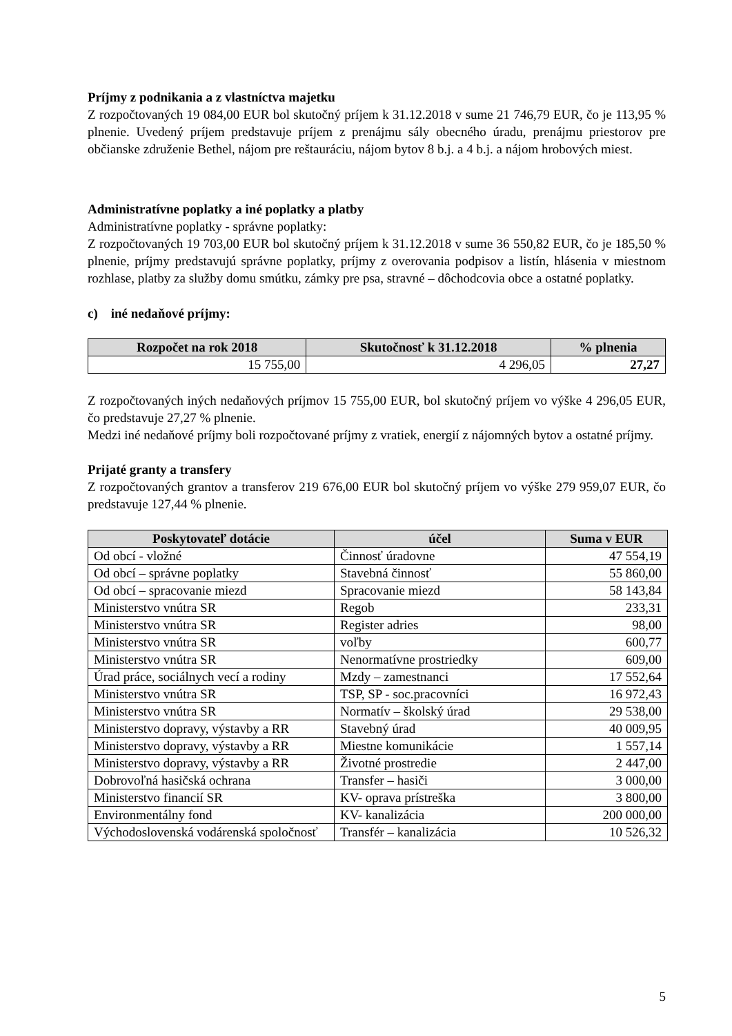Príjmy z podnikania a z vlastníctva majetku
Z rozpočtovaných 19 084,00 EUR bol skutočný príjem k 31.12.2018 v sume 21 746,79 EUR, čo je 113,95 % plnenie. Uvedený príjem predstavuje príjem z prenájmu sály obecného úradu, prenájmu priestorov pre občianske združenie Bethel, nájom pre reštauráciu, nájom bytov 8 b.j. a 4 b.j. a nájom hrobových miest.
Administratívne poplatky a iné poplatky a platby
Administratívne poplatky - správne poplatky:
Z rozpočtovaných 19 703,00 EUR bol skutočný príjem k 31.12.2018 v sume 36 550,82 EUR, čo je 185,50 % plnenie, príjmy predstavujú správne poplatky, príjmy z overovania podpisov a listín, hlásenia v miestnom rozhlase, platby za služby domu smútku, zámky pre psa, stravné – dôchodcovia obce a ostatné poplatky.
c) iné nedaňové príjmy:
| Rozpočet na rok 2018 | Skutočnosť k 31.12.2018 | % plnenia |
| --- | --- | --- |
| 15 755,00 | 4 296,05 | 27,27 |
Z rozpočtovaných iných nedaňových príjmov 15 755,00 EUR, bol skutočný príjem vo výške 4 296,05 EUR, čo predstavuje 27,27 % plnenie.
Medzi iné nedaňové príjmy boli rozpočtované príjmy z vratiek, energií z nájomných bytov a ostatné príjmy.
Prijaté granty a transfery
Z rozpočtovaných grantov a transferov 219 676,00 EUR bol skutočný príjem vo výške 279 959,07 EUR, čo predstavuje 127,44 % plnenie.
| Poskytovateľ dotácie | účel | Suma v EUR |
| --- | --- | --- |
| Od obcí - vložné | Činnosť úradovne | 47 554,19 |
| Od obcí – správne poplatky | Stavebná činnosť | 55 860,00 |
| Od obcí – spracovanie miezd | Spracovanie miezd | 58 143,84 |
| Ministerstvo vnútra SR | Regob | 233,31 |
| Ministerstvo vnútra SR | Register adries | 98,00 |
| Ministerstvo vnútra SR | voľby | 600,77 |
| Ministerstvo vnútra SR | Nenormatívne prostriedky | 609,00 |
| Úrad práce, sociálnych vecí a rodiny | Mzdy – zamestnanci | 17 552,64 |
| Ministerstvo vnútra SR | TSP, SP - soc.pracovníci | 16 972,43 |
| Ministerstvo vnútra SR | Normatív – školský úrad | 29 538,00 |
| Ministerstvo dopravy, výstavby a RR | Stavebný úrad | 40 009,95 |
| Ministerstvo dopravy, výstavby a RR | Miestne komunikácie | 1 557,14 |
| Ministerstvo dopravy, výstavby a RR | Životné prostredie | 2 447,00 |
| Dobrovoľná hasičská ochrana | Transfer – hasiči | 3 000,00 |
| Ministerstvo financií SR | KV- oprava prístreška | 3 800,00 |
| Environmentálny fond | KV- kanalizácia | 200 000,00 |
| Východoslovenská vodárenská spoločnosť | Transfér – kanalizácia | 10 526,32 |
5